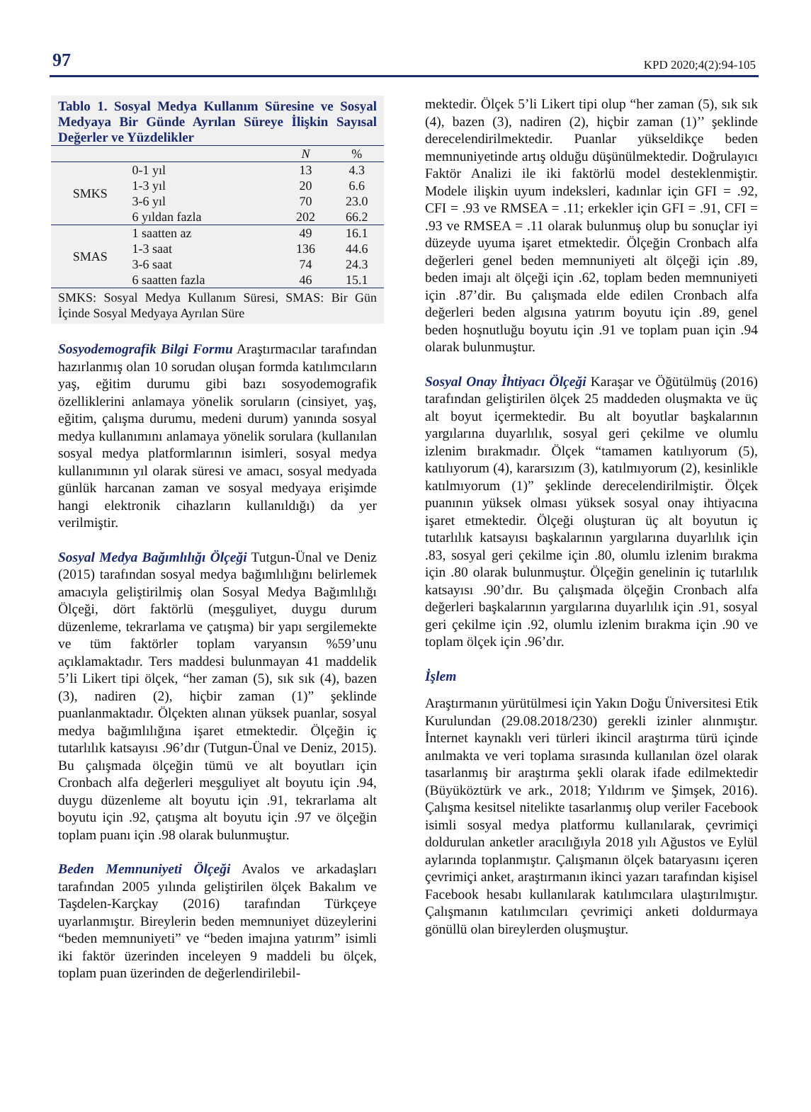97 KPD 2020;4(2):94-105
Tablo 1. Sosyal Medya Kullanım Süresine ve Sosyal Medyaya Bir Günde Ayrılan Süreye İlişkin Sayısal Değerler ve Yüzdelikler
| | | N | % |
| --- | --- | --- | --- |
| SMKS | 0-1 yıl | 13 | 4.3 |
| | 1-3 yıl | 20 | 6.6 |
| | 3-6 yıl | 70 | 23.0 |
| | 6 yıldan fazla | 202 | 66.2 |
| SMAS | 1 saatten az | 49 | 16.1 |
| | 1-3 saat | 136 | 44.6 |
| | 3-6 saat | 74 | 24.3 |
| | 6 saatten fazla | 46 | 15.1 |
SMKS: Sosyal Medya Kullanım Süresi, SMAS: Bir Gün İçinde Sosyal Medyaya Ayrılan Süre
Sosyodemografik Bilgi Formu Araştırmacılar tarafından hazırlanmış olan 10 sorudan oluşan formda katılımcıların yaş, eğitim durumu gibi bazı sosyodemografik özelliklerini anlamaya yönelik soruların (cinsiyet, yaş, eğitim, çalışma durumu, medeni durum) yanında sosyal medya kullanımını anlamaya yönelik sorulara (kullanılan sosyal medya platformlarının isimleri, sosyal medya kullanımının yıl olarak süresi ve amacı, sosyal medyada günlük harcanan zaman ve sosyal medyaya erişimde hangi elektronik cihazların kullanıldığı) da yer verilmiştir.
Sosyal Medya Bağımlılığı Ölçeği Tutgun-Ünal ve Deniz (2015) tarafından sosyal medya bağımlılığını belirlemek amacıyla geliştirilmiş olan Sosyal Medya Bağımlılığı Ölçeği, dört faktörlü (meşguliyet, duygu durum düzenleme, tekrarlama ve çatışma) bir yapı sergilemekte ve tüm faktörler toplam varyansın %59’unu açıklamaktadır. Ters maddesi bulunmayan 41 maddelik 5’li Likert tipi ölçek, “her zaman (5), sık sık (4), bazen (3), nadiren (2), hiçbir zaman (1)” şeklinde puanlanmaktadır. Ölçekten alınan yüksek puanlar, sosyal medya bağımlılığına işaret etmektedir. Ölçeğin iç tutarlılık katsayısı .96’dır (Tutgun-Ünal ve Deniz, 2015). Bu çalışmada ölçeğin tümü ve alt boyutları için Cronbach alfa değerleri meşguliyet alt boyutu için .94, duygu düzenleme alt boyutu için .91, tekrarlama alt boyutu için .92, çatışma alt boyutu için .97 ve ölçeğin toplam puanı için .98 olarak bulunmuştur.
Beden Memnuniyeti Ölçeği Avalos ve arkadaşları tarafından 2005 yılında geliştirilen ölçek Bakalım ve Taşdelen-Karçkay (2016) tarafından Türkçeye uyarlanmıştır. Bireylerin beden memnuniyet düzeylerini “beden memnuniyeti” ve “beden imajına yatırım” isimli iki faktör üzerinden inceleyen 9 maddeli bu ölçek, toplam puan üzerinden de değerlendirilebil-
mektedir. Ölçek 5’li Likert tipi olup “her zaman (5), sık sık (4), bazen (3), nadiren (2), hiçbir zaman (1)’’ şeklinde derecelendirilmektedir. Puanlar yükseldikçe beden memnuniyetinde artış olduğu düşünülmektedir. Doğrulayıcı Faktör Analizi ile iki faktörlü model desteklenmiştir. Modele ilişkin uyum indeksleri, kadınlar için GFI = .92, CFI = .93 ve RMSEA = .11; erkekler için GFI = .91, CFI = .93 ve RMSEA = .11 olarak bulunmuş olup bu sonuçlar iyi düzeyde uyuma işaret etmektedir. Ölçeğin Cronbach alfa değerleri genel beden memnuniyeti alt ölçeği için .89, beden imajı alt ölçeği için .62, toplam beden memnuniyeti için .87’dir. Bu çalışmada elde edilen Cronbach alfa değerleri beden algısına yatırım boyutu için .89, genel beden hoşnutluğu boyutu için .91 ve toplam puan için .94 olarak bulunmuştur.
Sosyal Onay İhtiyacı Ölçeği Karaşar ve Öğütülmüş (2016) tarafından geliştirilen ölçek 25 maddeden oluşmakta ve üç alt boyut içermektedir. Bu alt boyutlar başkalarının yargılarına duyarlılık, sosyal geri çekilme ve olumlu izlenim bırakmadır. Ölçek “tamamen katılıyorum (5), katılıyorum (4), kararsızım (3), katılmıyorum (2), kesinlikle katılmıyorum (1)” şeklinde derecelendirilmiştir. Ölçek puanının yüksek olması yüksek sosyal onay ihtiyacına işaret etmektedir. Ölçeği oluşturan üç alt boyutun iç tutarlılık katsayısı başkalarının yargılarına duyarlılık için .83, sosyal geri çekilme için .80, olumlu izlenim bırakma için .80 olarak bulunmuştur. Ölçeğin genelinin iç tutarlılık katsayısı .90’dır. Bu çalışmada ölçeğin Cronbach alfa değerleri başkalarının yargılarına duyarlılık için .91, sosyal geri çekilme için .92, olumlu izlenim bırakma için .90 ve toplam ölçek için .96’dır.
İşlem
Araştırmanın yürütülmesi için Yakın Doğu Üniversitesi Etik Kurulundan (29.08.2018/230) gerekli izinler alınmıştır. İnternet kaynaklı veri türleri ikincil araştırma türü içinde anılmakta ve veri toplama sırasında kullanılan özel olarak tasarlanmış bir araştırma şekli olarak ifade edilmektedir (Büyüköztürk ve ark., 2018; Yıldırım ve Şimşek, 2016). Çalışma kesitsel nitelikte tasarlanmış olup veriler Facebook isimli sosyal medya platformu kullanılarak, çevrimiçi doldurulan anketler aracılığıyla 2018 yılı Ağustos ve Eylül aylarında toplanmıştır. Çalışmanın ölçek bataryasını içeren çevrimiçi anket, araştırmanın ikinci yazarı tarafından kişisel Facebook hesabı kullanılarak katılımcılara ulaştırılmıştır. Çalışmanın katılımcıları çevrimiçi anketi doldurmaya gönüllü olan bireylerden oluşmuştur.